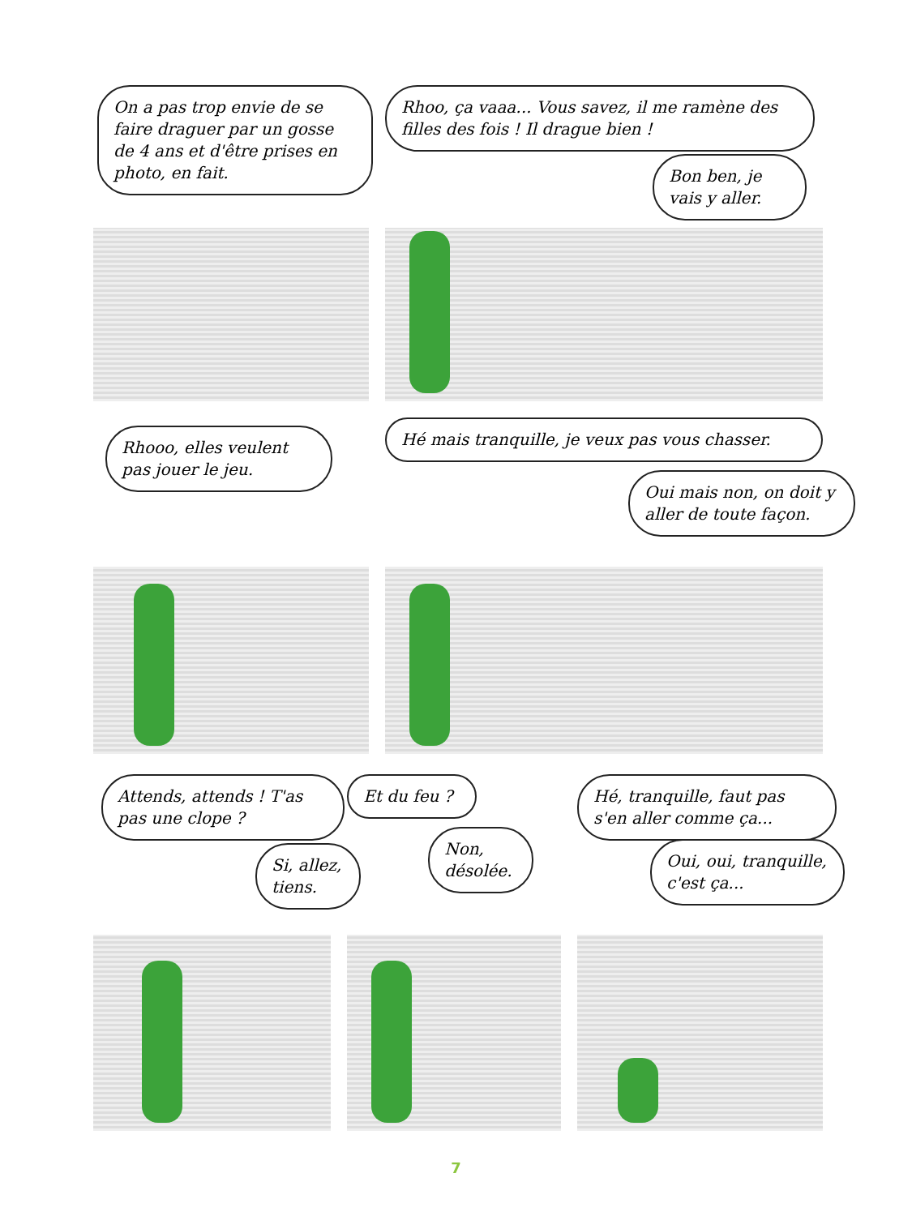On a pas trop envie de se faire draguer par un gosse de 4 ans et d'être prises en photo, en fait.
Rhoo, ça vaaa... Vous savez, il me ramène des filles des fois ! Il drague bien !
Bon ben, je vais y aller.
Rhooo, elles veulent pas jouer le jeu.
Hé mais tranquille, je veux pas vous chasser.
Oui mais non, on doit y aller de toute façon.
Attends, attends ! T'as pas une clope ?
Si, allez, tiens.
Et du feu ?
Non, désolée.
Hé, tranquille, faut pas s'en aller comme ça...
Oui, oui, tranquille, c'est ça...
7